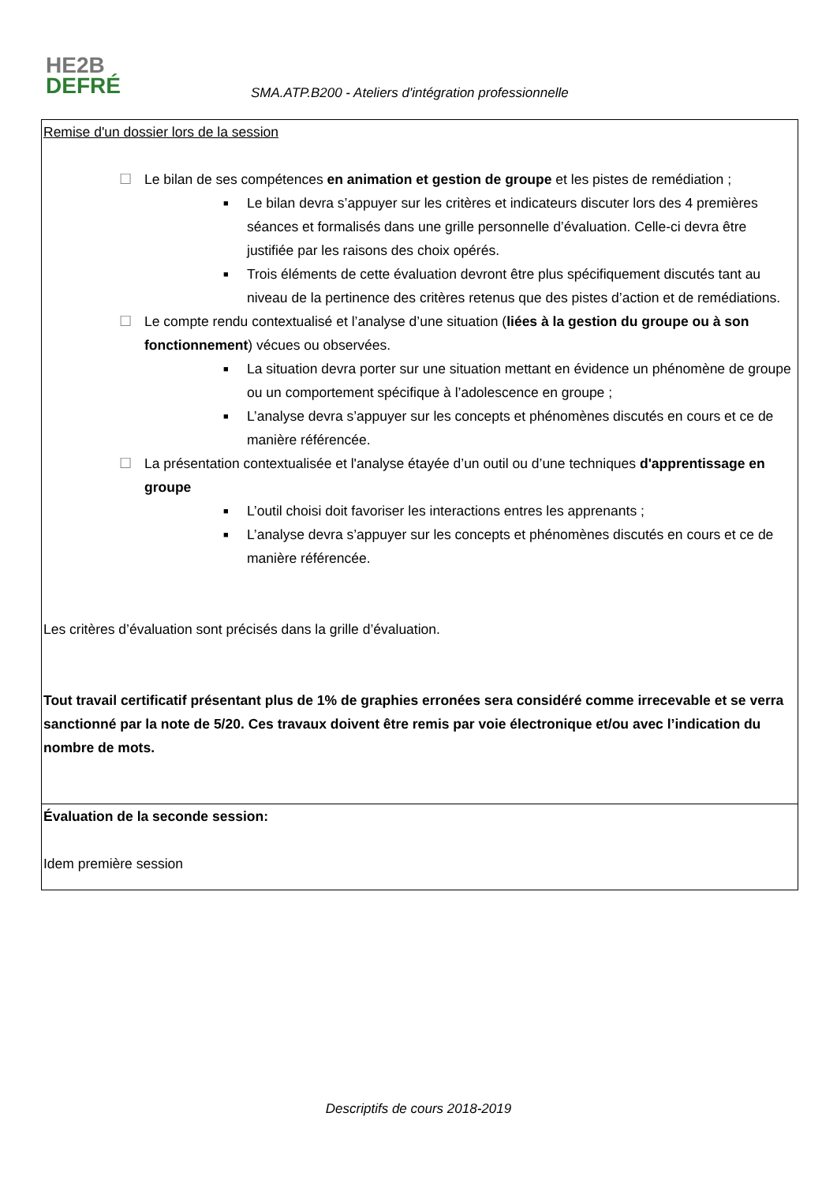HE2B
DEFRÉ
SMA.ATP.B200 - Ateliers d'intégration professionnelle
| Remise d'un dossier lors de la session ☐ Le bilan de ses compétences en animation et gestion de groupe et les pistes de remédiation ; ■ Le bilan devra s’appuyer sur les critères et indicateurs discuter lors des 4 premières séances et formalisés dans une grille personnelle d’évaluation. Celle-ci devra être justifiée par les raisons des choix opérés. ■ Trois éléments de cette évaluation devront être plus spécifiquement discutés tant au niveau de la pertinence des critères retenus que des pistes d’action et de remédiations. ☐ Le compte rendu contextualisé et l’analyse d’une situation ( liées à la gestion du groupe ou à son fonctionnement ) vécues ou observées. ■ La situation devra porter sur une situation mettant en évidence un phénomène de groupe ou un comportement spécifique à l’adolescence en groupe ; ■ L’analyse devra s’appuyer sur les concepts et phénomènes discutés en cours et ce de manière référencée. ☐ La présentation contextualisée et l'analyse étayée d’un outil ou d’une techniques d'apprentissage en groupe ■ L’outil choisi doit favoriser les interactions entres les apprenants ; ■ L’analyse devra s’appuyer sur les concepts et phénomènes discutés en cours et ce de manière référencée. Les critères d’évaluation sont précisés dans la grille d’évaluation. Tout travail certificatif présentant plus de 1% de graphies erronées sera considéré comme irrecevable et se verra sanctionné par la note de 5/20. Ces travaux doivent être remis par voie électronique et/ou avec l’indication du nombre de mots. |
| Évaluation de la seconde session: Idem première session |
Descriptifs de cours 2018-2019